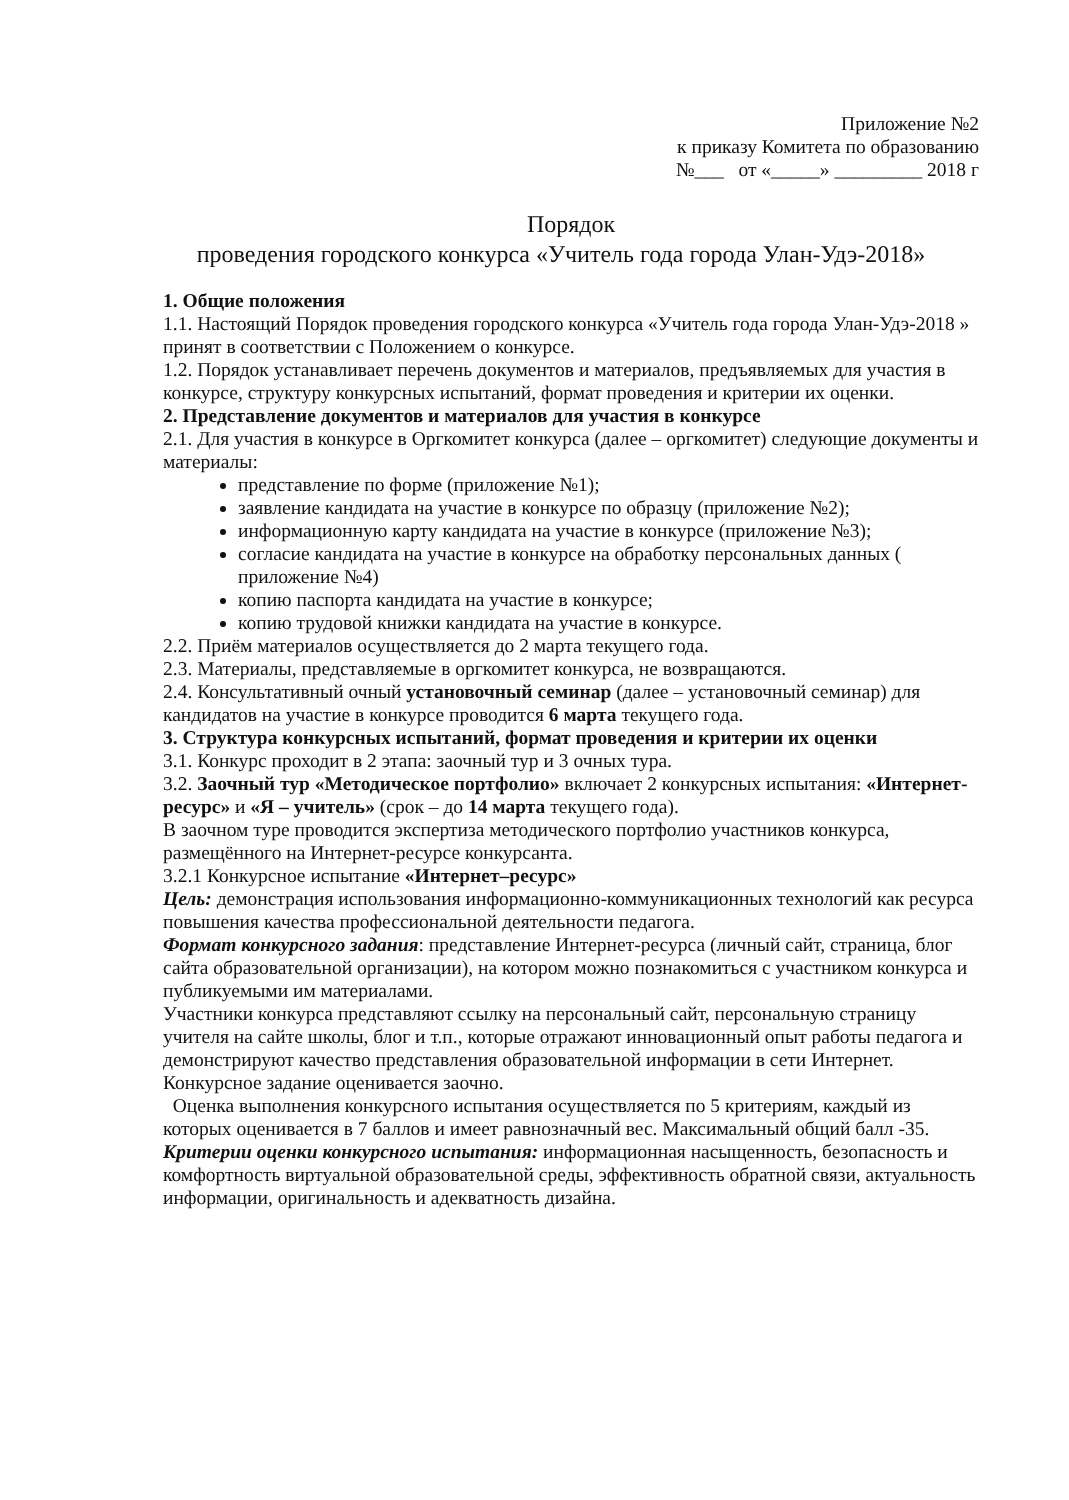Приложение №2
к приказу Комитета по образованию
№___ от «_____» _________ 2018 г
Порядок
проведения городского конкурса «Учитель года города Улан-Удэ-2018»
1. Общие положения
1.1. Настоящий Порядок проведения городского конкурса «Учитель года города Улан-Удэ-2018 » принят в соответствии с Положением о конкурсе.
1.2. Порядок устанавливает перечень документов и материалов, предъявляемых для участия в конкурсе, структуру конкурсных испытаний, формат проведения и критерии их оценки.
2. Представление документов и материалов для участия в конкурсе
2.1. Для участия в конкурсе в Оргкомитет конкурса (далее – оргкомитет) следующие документы и материалы:
представление по форме (приложение №1);
заявление кандидата на участие в конкурсе по образцу (приложение №2);
информационную карту кандидата на участие в конкурсе (приложение №3);
согласие кандидата на участие в конкурсе на обработку персональных данных ( приложение №4)
копию паспорта кандидата на участие в конкурсе;
копию трудовой книжки кандидата на участие в конкурсе.
2.2. Приём материалов осуществляется до 2 марта текущего года.
2.3. Материалы, представляемые в оргкомитет конкурса, не возвращаются.
2.4. Консультативный очный установочный семинар (далее – установочный семинар) для кандидатов на участие в конкурсе проводится 6 марта текущего года.
3. Структура конкурсных испытаний, формат проведения и критерии их оценки
3.1. Конкурс проходит в 2 этапа: заочный тур и 3 очных тура.
3.2. Заочный тур «Методическое портфолио» включает 2 конкурсных испытания: «Интернет-ресурс» и «Я – учитель» (срок – до 14 марта текущего года).
В заочном туре проводится экспертиза методического портфолио участников конкурса, размещённого на Интернет-ресурсе конкурсанта.
3.2.1 Конкурсное испытание «Интернет–ресурс»
Цель: демонстрация использования информационно-коммуникационных технологий как ресурса повышения качества профессиональной деятельности педагога.
Формат конкурсного задания: представление Интернет-ресурса (личный сайт, страница, блог сайта образовательной организации), на котором можно познакомиться с участником конкурса и публикуемыми им материалами.
Участники конкурса представляют ссылку на персональный сайт, персональную страницу учителя на сайте школы, блог и т.п., которые отражают инновационный опыт работы педагога и демонстрируют качество представления образовательной информации в сети Интернет. Конкурсное задание оценивается заочно.
Оценка выполнения конкурсного испытания осуществляется по 5 критериям, каждый из которых оценивается в 7 баллов и имеет равнозначный вес. Максимальный общий балл -35.
Критерии оценки конкурсного испытания: информационная насыщенность, безопасность и комфортность виртуальной образовательной среды, эффективность обратной связи, актуальность информации, оригинальность и адекватность дизайна.